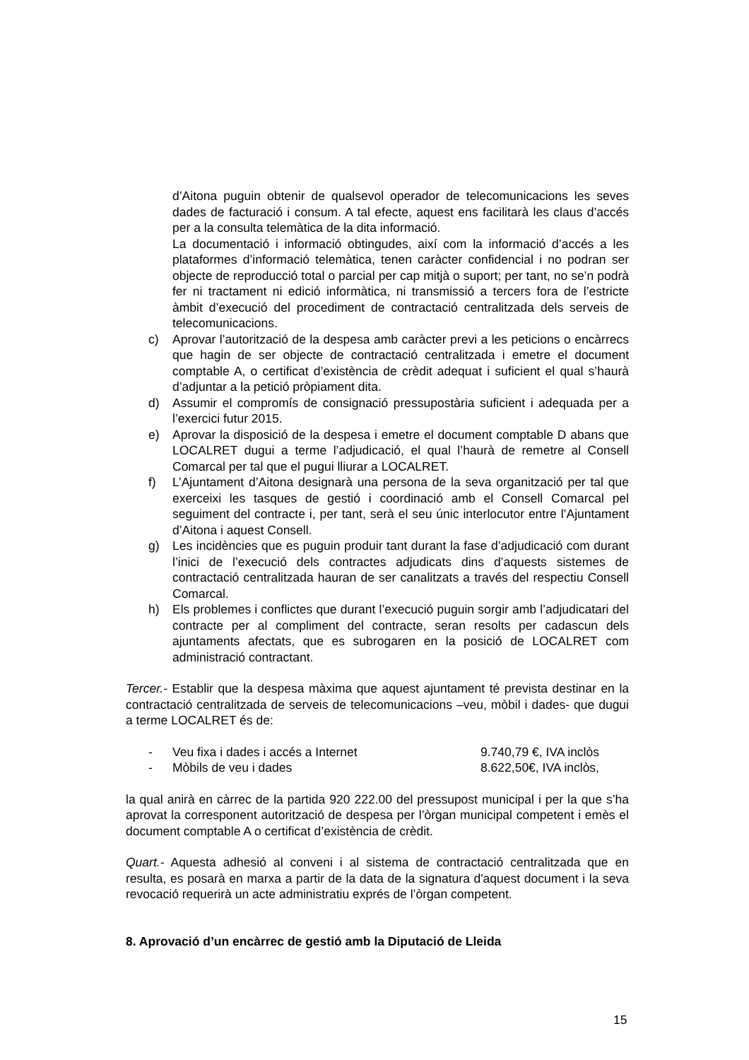d’Aitona puguin obtenir de qualsevol operador de telecomunicacions les seves dades de facturació i consum. A tal efecte, aquest ens facilitarà les claus d’accés per a la consulta telemàtica de la dita informació.
La documentació i informació obtingudes, així com la informació d’accés a les plataformes d’informació telemàtica, tenen caràcter confidencial i no podran ser objecte de reproducció total o parcial per cap mitjà o suport; per tant, no se’n podrà fer ni tractament ni edició informàtica, ni transmissió a tercers fora de l’estricte àmbit d’execució del procediment de contractació centralitzada dels serveis de telecomunicacions.
c) Aprovar l’autorització de la despesa amb caràcter previ a les peticions o encàrrecs que hagin de ser objecte de contractació centralitzada i emetre el document comptable A, o certificat d’existència de crèdit adequat i suficient el qual s’haurà d’adjuntar a la petició pròpiament dita.
d) Assumir el compromís de consignació pressupostària suficient i adequada per a l’exercici futur 2015.
e) Aprovar la disposició de la despesa i emetre el document comptable D abans que LOCALRET dugui a terme l’adjudicació, el qual l’haurà de remetre al Consell Comarcal per tal que el pugui lliurar a LOCALRET.
f) L’Ajuntament d’Aitona designarà una persona de la seva organització per tal que exerceixi les tasques de gestió i coordinació amb el Consell Comarcal pel seguiment del contracte i, per tant, serà el seu únic interlocutor entre l’Ajuntament d’Aitona i aquest Consell.
g) Les incidències que es puguin produir tant durant la fase d’adjudicació com durant l’inici de l’execució dels contractes adjudicats dins d’aquests sistemes de contractació centralitzada hauran de ser canalitzats a través del respectiu Consell Comarcal.
h) Els problemes i conflictes que durant l’execució puguin sorgir amb l’adjudicatari del contracte per al compliment del contracte, seran resolts per cadascun dels ajuntaments afectats, que es subrogaren en la posició de LOCALRET com administració contractant.
Tercer.- Establir que la despesa màxima que aquest ajuntament té prevista destinar en la contractació centralitzada de serveis de telecomunicacions –veu, mòbil i dades- que dugui a terme LOCALRET és de:
- Veu fixa i dades i accés a Internet 9.740,79 €, IVA inclòs
- Mòbils de veu i dades 8.622,50€, IVA inclòs,
la qual anirà en càrrec de la partida 920 222.00 del pressupost municipal i per la que s’ha aprovat la corresponent autorització de despesa per l’òrgan municipal competent i emès el document comptable A o certificat d’existència de crèdit.
Quart.- Aquesta adhesió al conveni i al sistema de contractació centralitzada que en resulta, es posarà en marxa a partir de la data de la signatura d'aquest document i la seva revocació requerirà un acte administratiu exprés de l’òrgan competent.
8. Aprovació d’un encàrrec de gestió amb la Diputació de Lleida
15